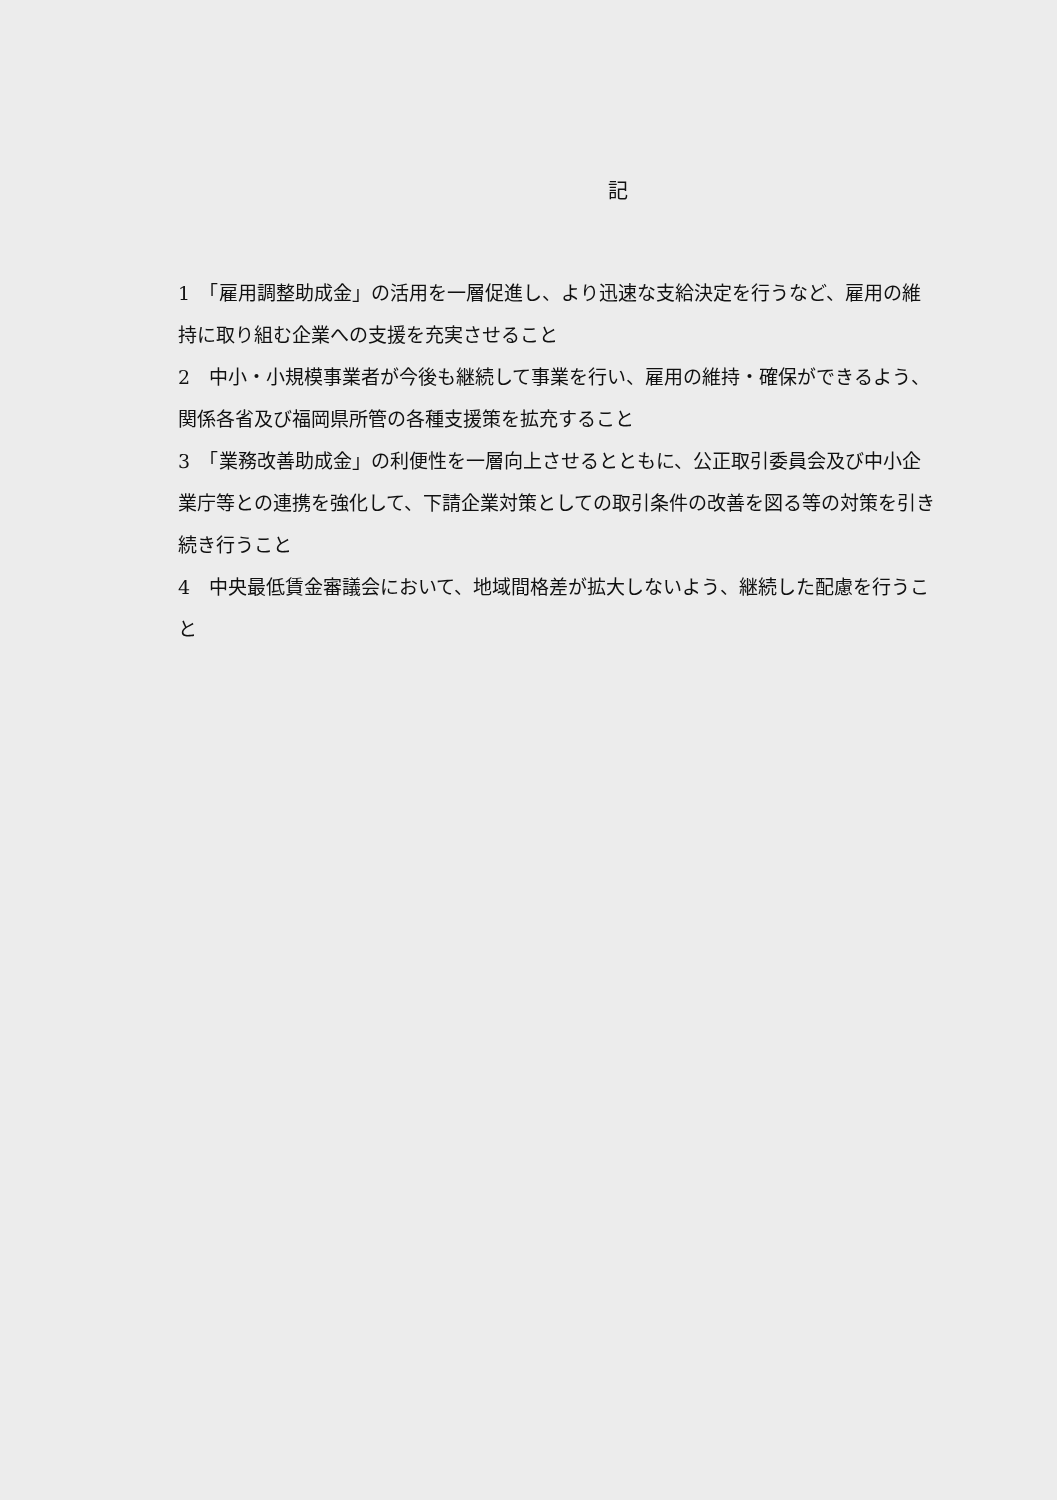記
1　「雇用調整助成金」の活用を一層促進し、より迅速な支給決定を行うなど、雇用の維持に取り組む企業への支援を充実させること
2　中小・小規模事業者が今後も継続して事業を行い、雇用の維持・確保ができるよう、関係各省及び福岡県所管の各種支援策を拡充すること
3　「業務改善助成金」の利便性を一層向上させるとともに、公正取引委員会及び中小企業庁等との連携を強化して、下請企業対策としての取引条件の改善を図る等の対策を引き続き行うこと
4　中央最低賃金審議会において、地域間格差が拡大しないよう、継続した配慮を行うこと